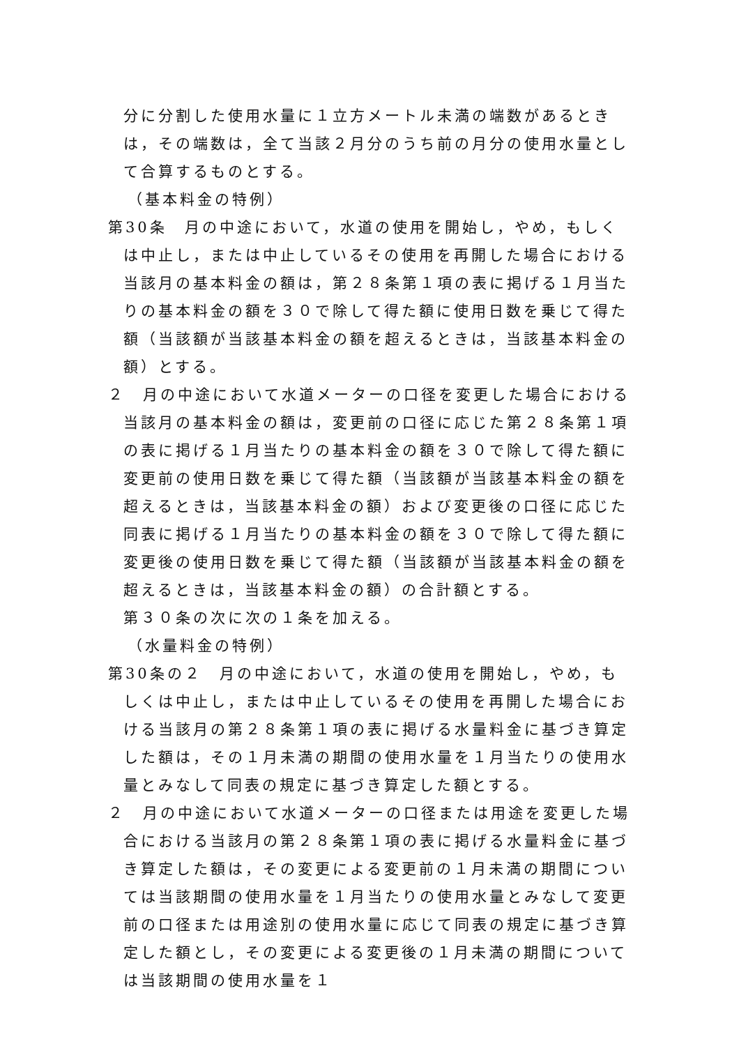分に分割した使用水量に１立方メートル未満の端数があるときは，その端数は，全て当該２月分のうち前の月分の使用水量として合算するものとする。
（基本料金の特例）
第30条　月の中途において，水道の使用を開始し，やめ，もしくは中止し，または中止しているその使用を再開した場合における当該月の基本料金の額は，第２８条第１項の表に掲げる１月当たりの基本料金の額を３０で除して得た額に使用日数を乗じて得た額（当該額が当該基本料金の額を超えるときは，当該基本料金の額）とする。
２　月の中途において水道メーターの口径を変更した場合における当該月の基本料金の額は，変更前の口径に応じた第２８条第１項の表に掲げる１月当たりの基本料金の額を３０で除して得た額に変更前の使用日数を乗じて得た額（当該額が当該基本料金の額を超えるときは，当該基本料金の額）および変更後の口径に応じた同表に掲げる１月当たりの基本料金の額を３０で除して得た額に変更後の使用日数を乗じて得た額（当該額が当該基本料金の額を超えるときは，当該基本料金の額）の合計額とする。
第３０条の次に次の１条を加える。
（水量料金の特例）
第30条の２　月の中途において，水道の使用を開始し，やめ，もしくは中止し，または中止しているその使用を再開した場合における当該月の第２８条第１項の表に掲げる水量料金に基づき算定した額は，その１月未満の期間の使用水量を１月当たりの使用水量とみなして同表の規定に基づき算定した額とする。
２　月の中途において水道メーターの口径または用途を変更した場合における当該月の第２８条第１項の表に掲げる水量料金に基づき算定した額は，その変更による変更前の１月未満の期間については当該期間の使用水量を１月当たりの使用水量とみなして変更前の口径または用途別の使用水量に応じて同表の規定に基づき算定した額とし，その変更による変更後の１月未満の期間については当該期間の使用水量を１